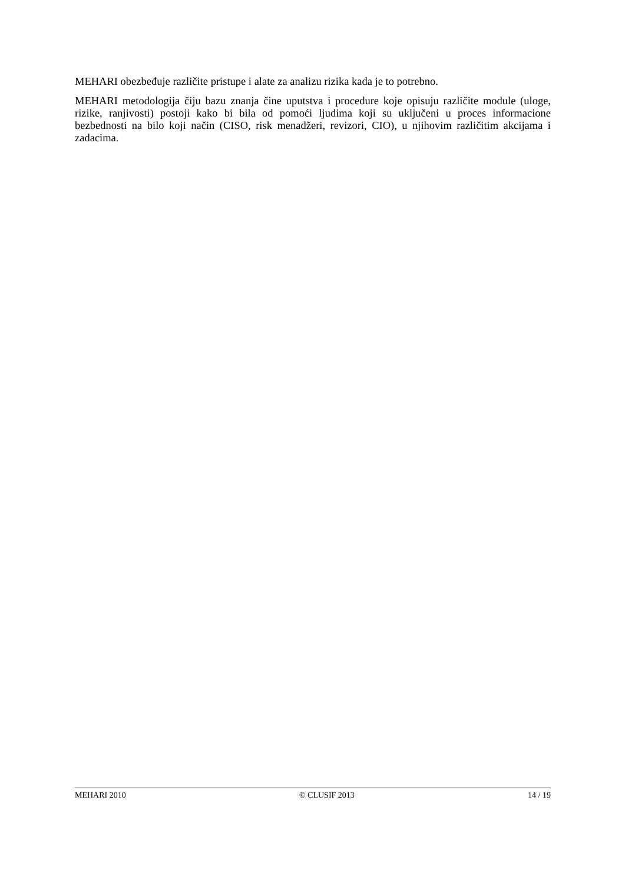MEHARI obezbeđuje različite pristupe i alate za analizu rizika kada je to potrebno.
MEHARI metodologija čiju bazu znanja čine uputstva i procedure koje opisuju različite module (uloge, rizike, ranjivosti) postoji kako bi bila od pomoći ljudima koji su uključeni u proces informacione bezbednosti na bilo koji način (CISO, risk menadžeri, revizori, CIO), u njihovim različitim akcijama i zadacima.
MEHARI 2010 © CLUSIF 2013 14 / 19